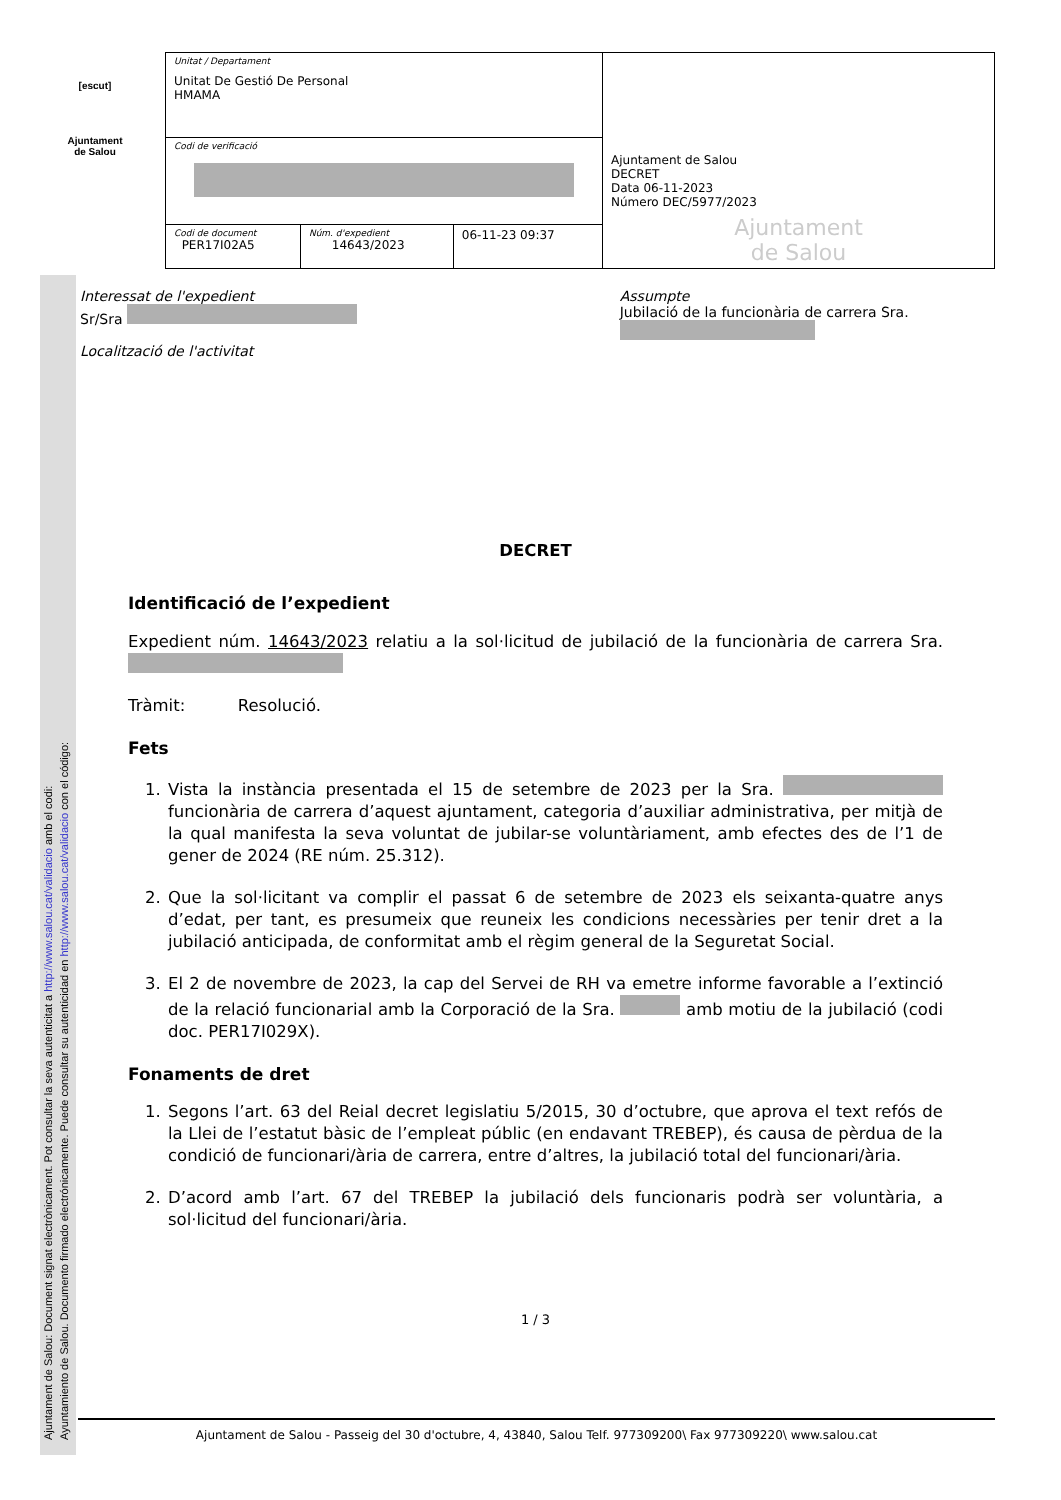[escut]
Ajuntament
de Salou
| Unitat / Departament Unitat De Gestió De Personal HMAMA | | | Ajuntament de Salou DECRET Data 06-11-2023 Número DEC/5977/2023 Ajuntament de Salou |
| Codi de verificació | | | |
| Codi de document PER17I02A5 | Núm. d'expedient 14643/2023 | 06-11-23 09:37 | |
Ajuntament de Salou: Document signat electrònicament. Pot consultar la seva autenticitat a http://www.salou.cat/validacio amb el codi:
Ayuntamiento de Salou. Documento firmado electrónicamente. Puede consultar su autenticidad en http://www.salou.cat/validacio con el código:
Interessat de l'expedient
Sr/Sra
Localització de l'activitat
Assumpte
Jubilació de la funcionària de carrera Sra.
DECRET
Identificació de l’expedient
Expedient núm. 14643/2023 relatiu a la sol·licitud de jubilació de la funcionària de carrera Sra.
Tràmit: Resolució.
Fets
1. Vista la instància presentada el 15 de setembre de 2023 per la Sra. funcionària de carrera d’aquest ajuntament, categoria d’auxiliar administrativa, per mitjà de la qual manifesta la seva voluntat de jubilar-se voluntàriament, amb efectes des de l’1 de gener de 2024 (RE núm. 25.312).
2. Que la sol·licitant va complir el passat 6 de setembre de 2023 els seixanta-quatre anys d’edat, per tant, es presumeix que reuneix les condicions necessàries per tenir dret a la jubilació anticipada, de conformitat amb el règim general de la Seguretat Social.
3. El 2 de novembre de 2023, la cap del Servei de RH va emetre informe favorable a l’extinció de la relació funcionarial amb la Corporació de la Sra. amb motiu de la jubilació (codi doc. PER17I029X).
Fonaments de dret
1. Segons l’art. 63 del Reial decret legislatiu 5/2015, 30 d’octubre, que aprova el text refós de la Llei de l’estatut bàsic de l’empleat públic (en endavant TREBEP), és causa de pèrdua de la condició de funcionari/ària de carrera, entre d’altres, la jubilació total del funcionari/ària.
2. D’acord amb l’art. 67 del TREBEP la jubilació dels funcionaris podrà ser voluntària, a sol·licitud del funcionari/ària.
1 / 3
Ajuntament de Salou - Passeig del 30 d'octubre, 4, 43840, Salou Telf. 977309200\ Fax 977309220\ www.salou.cat